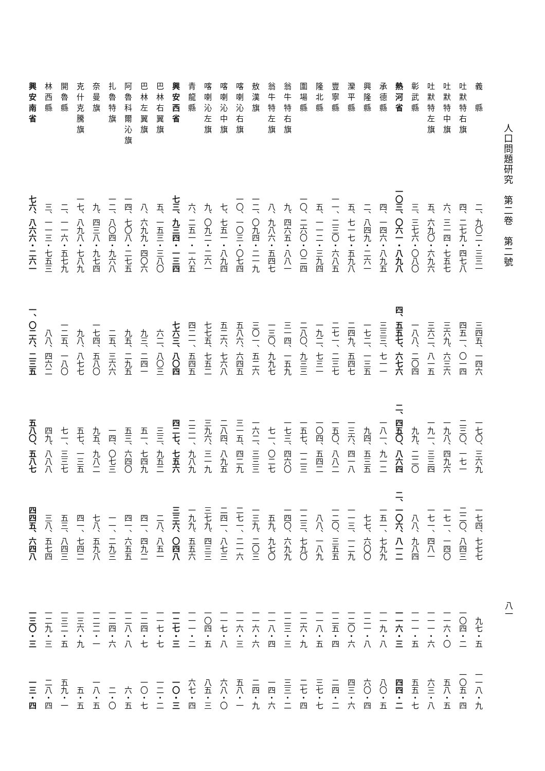人口問題研究　第二卷　第二號
八一
| 義 縣 | 二、九〇二・三三一 | 三四五、一四六 | 一七〇、三六九 | 一七四、七七七 | 九七・五 | 一一八・九 |
| 吐默特右旗 | 四、二七九・四七八 | 四五一、〇一四 | 二三〇、一七一 | 二二〇、八四三 | 一〇四・二 | 一〇五・四 |
| 吐默特中旗 | 六、三一四・七五七 | 三六九、六三六 | 一九八、四九六 | 一七一、一四〇 | 一一六・〇 | 五八・五 |
| 吐默特左旗 | 五、六九〇・六九六 | 三六二、八一五 | 一九一、三三四 | 一七一、四八一 | 一一一・六 | 六三・八 |
| 彰武縣 | 三、三七六・〇八〇 | 一八八、二〇四 | 九九、二二〇 | 八八、九八四 | 一一一・五 | 五五・七 |
| 熱河省 | 一〇三、〇六一・八九八 | 四、五五七、六七六 | 二、四五〇、八六四 | 二、一〇六、八一二 | 一一六・三 | 四四・二 |
| 承德縣 | 四、一四六・八九五 | 三三三、七一一 | 一八一、九一二 | 一五一、七九九 | 一一九・八 | 八〇・五 |
| 興隆縣 | 二、八四九・二六一 | 一七二、一三五 | 九四、五三五 | 七七、六〇〇 | 一二一・八 | 六〇・四 |
| 灤平縣 | 五、七一七・五九八 | 二四九、五四七 | 一三六、四一八 | 一一三、一二九 | 一二〇・六 | 四三・六 |
| 豐寧縣 | 一一、二三〇・六八五 | 二七一、二三七 | 一五〇、八八二 | 一二〇、三五五 | 一二五・四 | 二四・二 |
| 隆北縣 | 五、一一二・三九四 | 一九二、七三一 | 一〇四、五四二 | 八八、一八九 | 一一八・五 | 三七・七 |
| 圍場縣 | 一〇、二六〇・〇二四 | 二八〇、九三三 | 一五七、一二三 | 一二三、七九〇 | 一二六・九 | 二七・四 |
| 翁牛特右旗 | 九、四六五・八八一 | 三一四、一五九 | 一七三、四六〇 | 一四〇、六九九 | 一二三・三 | 三三・二 |
| 翁牛特左旗 | 八、九八六・五四七 | 一三〇、九九七 | 七一、〇二七 | 五九、九七〇 | 一一八・四 | 一四・六 |
| 敖漢旗 | 一二、〇九四・二一九 | 三〇一、五二六 | 一六二、三三三 | 一三九、二〇三 | 一一六・六 | 二四・九 |
| 喀喇沁右旗 | 一〇、一〇三・〇七四 | 五八六、六四五 | 三一五、四二九 | 二七一、二一六 | 一一六・三 | 五八・一 |
| 喀喇沁中旗 | 七、七五一・八九四 | 五二六、七六八 | 二八四、八九五 | 二四一、八七三 | 一一七・八 | 六八・〇 |
| 喀喇沁左旗 | 九、〇九二・二六一 | 七七五、七五二 | 三九六、三一九 | 三七九、四三三 | 一〇四・五 | 八五・三 |
| 青龍縣 | 六、二五一・一六五 | 四二一、五四五 | 二二一、九八九 | 一九九、五五六 | 一一一・二 | 六七・四 |
| 興安西省 | 七三、九三四・一三四 | 七六三、八〇四 | 四二七、七五六 | 三三六、〇四八 | 一二七・三 | 一〇・三 |
| 巴林右翼旗 | 五、一五三・三八〇 | 六二、八〇三 | 三三、九五二 | 二八、八五一 | 一一七・七 | 一二・二 |
| 巴林左翼旗 | 八、六九九・四〇六 | 九三、二四一 | 五一、七四九 | 四一、四九二 | 一二四・七 | 一〇・七 |
| 阿魯科爾沁旗 | 一四、七〇八・二七五 | 九五、二九五 | 五三、六四〇 | 四一、六五五 | 一二八・八 | 六・五 |
| 扎魯特旗 | 一二、八〇四・九六八 | 二五、三六六 | 一四、〇七三 | 一一、二九三 | 一二四・六 | 二・〇 |
| 奈曼旗 | 九、四三八・九七四 | 一七四、五八〇 | 九五、九八二 | 七八、五九八 | 一二二・一 | 一八・五 |
| 克什克騰旗 | 一七、八九八・七八九 | 九八、八七七 | 五七、一三五 | 四一、七四二 | 一三六・九 | 五・五 |
| 開魯縣 | 二、一一六・五七九 | 一二五、一八〇 | 七一、三三七 | 五三、八四三 | 一三二・五 | 五九・一 |
| 林西縣 | 三、一一三・七五三 | 八八、四六二 | 四九、八八八 | 三八、五七四 | 一二九・三 | 二八・四 |
| 興安南省 | 七六、八六六・二六一 | 一、〇二六、二三五 | 五八〇、五八七 | 四四五、六四八 | 一三〇・三 | 一三・四 |